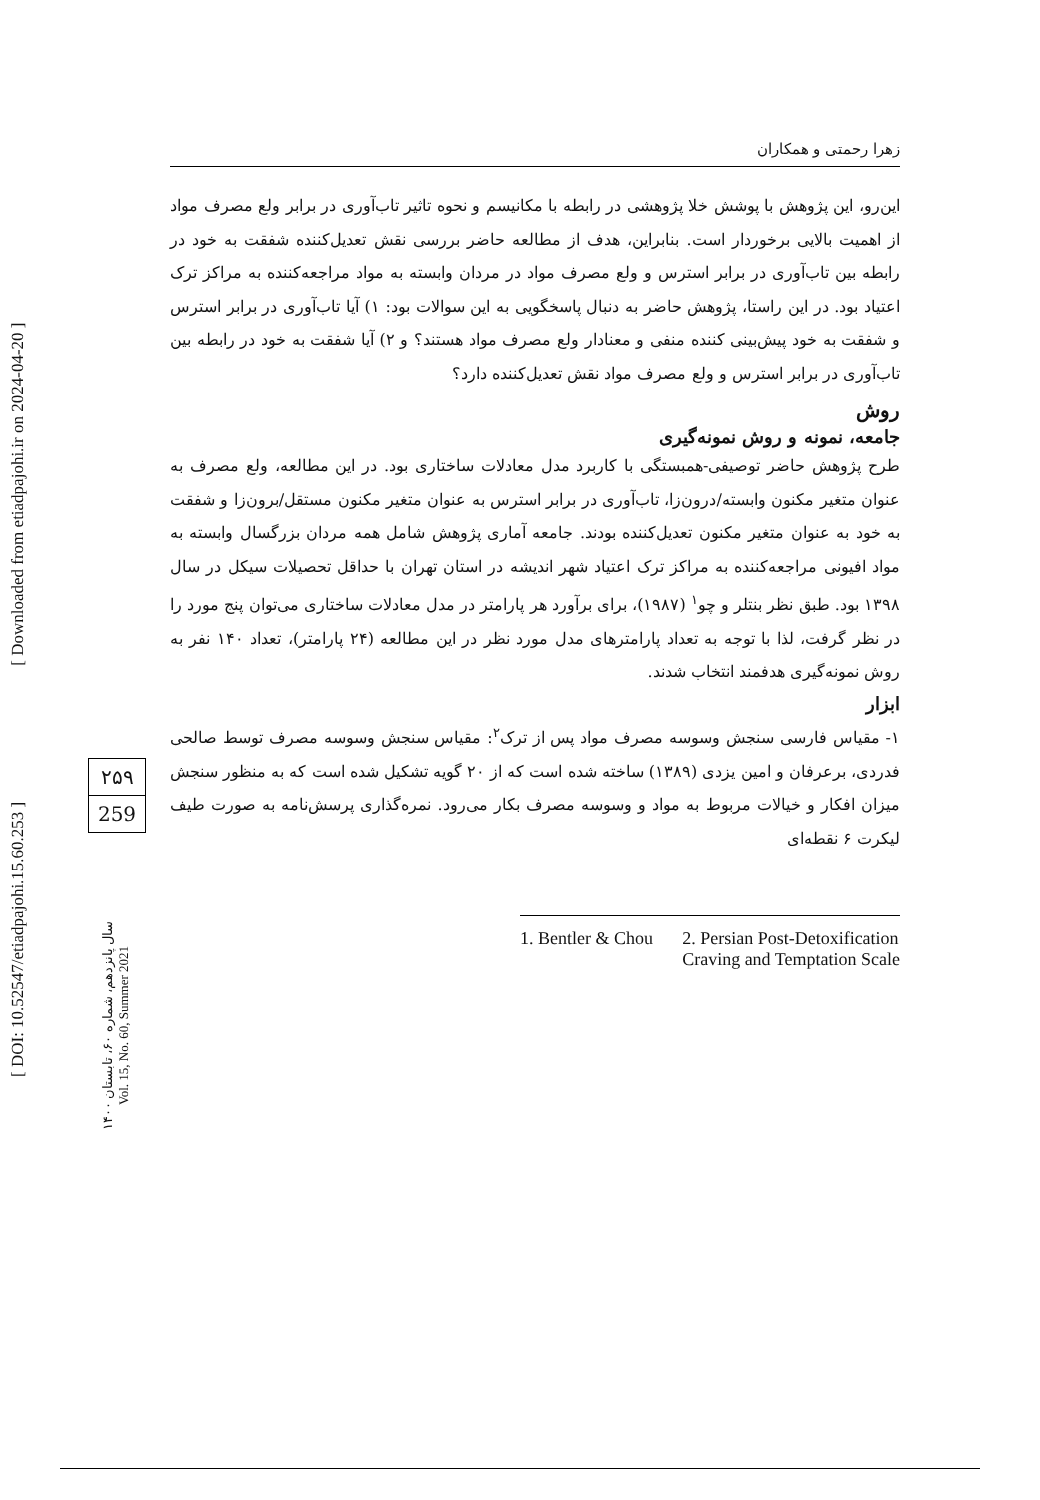[ DOI: 10.52547/etiadpajohi.15.60.253 ] [ Downloaded from etiadpajohi.ir on 2024-04-20 ]
۲۵۹
259
سال پانزدهم، شماره ۶۰، تابستان ۱۴۰۰
Vol. 15, No. 60, Summer 2021
زهرا رحمتی و همکاران
این‌رو، این پژوهش با پوشش خلا پژوهشی در رابطه با مکانیسم و نحوه تاثیر تاب‌آوری در برابر ولع مصرف مواد از اهمیت بالایی برخوردار است. بنابراین، هدف از مطالعه حاضر بررسی نقش تعدیل‌کننده شفقت به خود در رابطه بین تاب‌آوری در برابر استرس و ولع مصرف مواد در مردان وابسته به مواد مراجعه‌کننده به مراکز ترک اعتیاد بود. در این راستا، پژوهش حاضر به دنبال پاسخگویی به این سوالات بود: ۱) آیا تاب‌آوری در برابر استرس و شفقت به خود پیش‌بینی کننده منفی و معنادار ولع مصرف مواد هستند؟ و ۲) آیا شفقت به خود در رابطه بین تاب‌آوری در برابر استرس و ولع مصرف مواد نقش تعدیل‌کننده دارد؟
روش
جامعه، نمونه و روش نمونه‌گیری
طرح پژوهش حاضر توصیفی-همبستگی با کاربرد مدل معادلات ساختاری بود. در این مطالعه، ولع مصرف به عنوان متغیر مکنون وابسته/درون‌زا، تاب‌آوری در برابر استرس به عنوان متغیر مکنون مستقل/برون‌زا و شفقت به خود به عنوان متغیر مکنون تعدیل‌کننده بودند. جامعه آماری پژوهش شامل همه مردان بزرگسال وابسته به مواد افیونی مراجعه‌کننده به مراکز ترک اعتیاد شهر اندیشه در استان تهران با حداقل تحصیلات سیکل در سال ۱۳۹۸ بود. طبق نظر بنتلر و چو<sup>۱</sup> (۱۹۸۷)، برای برآورد هر پارامتر در مدل معادلات ساختاری می‌توان پنج مورد را در نظر گرفت، لذا با توجه به تعداد پارامترهای مدل مورد نظر در این مطالعه (۲۴ پارامتر)، تعداد ۱۴۰ نفر به روش نمونه‌گیری هدفمند انتخاب شدند.
ابزار
۱- مقیاس فارسی سنجش وسوسه مصرف مواد پس از ترک<sup>۲</sup>: مقیاس سنجش وسوسه مصرف توسط صالحی فدردی، برعرفان و امین یزدی (۱۳۸۹) ساخته شده است که از ۲۰ گویه تشکیل شده است که به منظور سنجش میزان افکار و خیالات مربوط به مواد و وسوسه مصرف بکار می‌رود. نمره‌گذاری پرسش‌نامه به صورت طیف لیکرت ۶ نقطه‌ای
1. Bentler & Chou 2. Persian Post-Detoxification
Craving and Temptation Scale